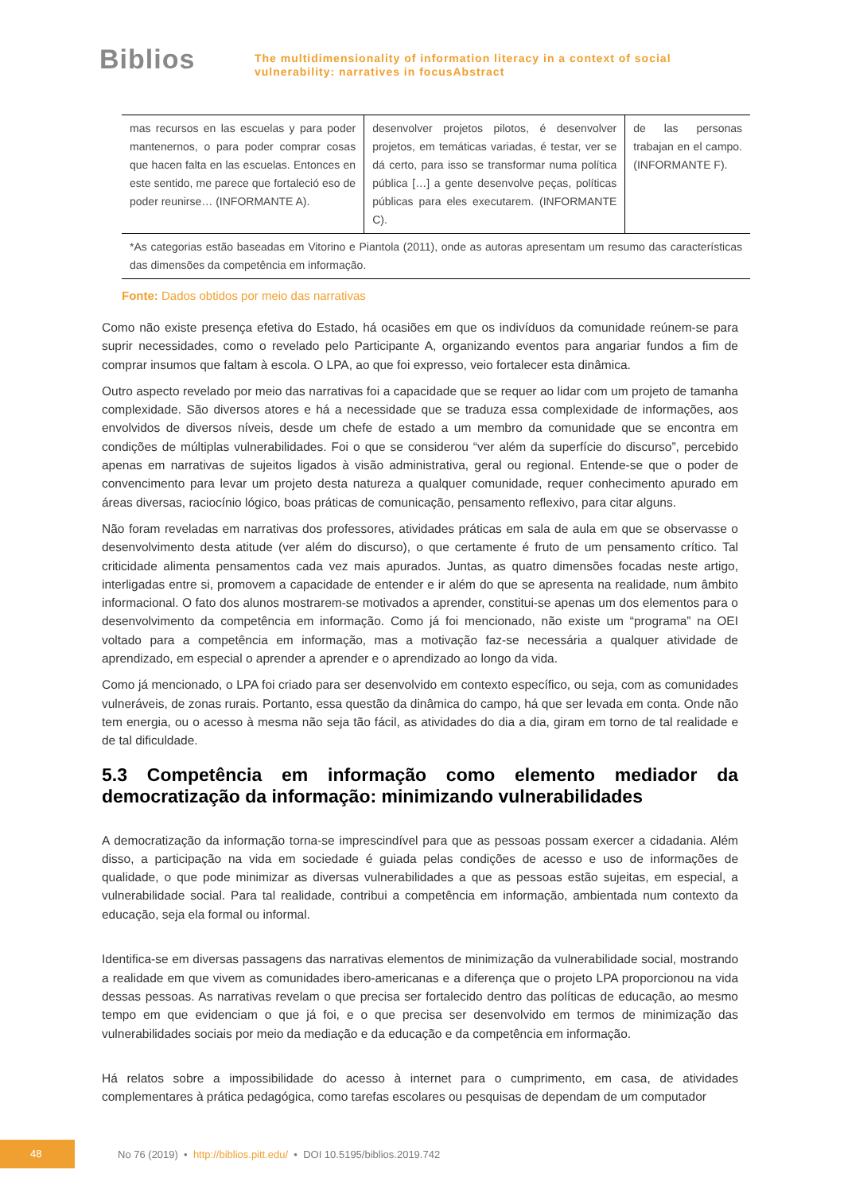Biblios
The multidimensionality of information literacy in a context of social
vulnerability: narratives in focusAbstract
| mas recursos en las escuelas y para poder mantenernos, o para poder comprar cosas que hacen falta en las escuelas. Entonces en este sentido, me parece que fortaleció eso de poder reunirse… (INFORMANTE A). | desenvolver projetos pilotos, é desenvolver projetos, em temáticas variadas, é testar, ver se dá certo, para isso se transformar numa política pública […] a gente desenvolve peças, políticas públicas para eles executarem. (INFORMANTE C). | de las personas trabajan en el campo. (INFORMANTE F). |
| *As categorias estão baseadas em Vitorino e Piantola (2011), onde as autoras apresentam um resumo das características das dimensões da competência em informação. | | |
Fonte: Dados obtidos por meio das narrativas
Como não existe presença efetiva do Estado, há ocasiões em que os indivíduos da comunidade reúnem-se para suprir necessidades, como o revelado pelo Participante A, organizando eventos para angariar fundos a fim de comprar insumos que faltam à escola. O LPA, ao que foi expresso, veio fortalecer esta dinâmica.
Outro aspecto revelado por meio das narrativas foi a capacidade que se requer ao lidar com um projeto de tamanha complexidade. São diversos atores e há a necessidade que se traduza essa complexidade de informações, aos envolvidos de diversos níveis, desde um chefe de estado a um membro da comunidade que se encontra em condições de múltiplas vulnerabilidades. Foi o que se considerou “ver além da superfície do discurso”, percebido apenas em narrativas de sujeitos ligados à visão administrativa, geral ou regional. Entende-se que o poder de convencimento para levar um projeto desta natureza a qualquer comunidade, requer conhecimento apurado em áreas diversas, raciocínio lógico, boas práticas de comunicação, pensamento reflexivo, para citar alguns.
Não foram reveladas em narrativas dos professores, atividades práticas em sala de aula em que se observasse o desenvolvimento desta atitude (ver além do discurso), o que certamente é fruto de um pensamento crítico. Tal criticidade alimenta pensamentos cada vez mais apurados. Juntas, as quatro dimensões focadas neste artigo, interligadas entre si, promovem a capacidade de entender e ir além do que se apresenta na realidade, num âmbito informacional. O fato dos alunos mostrarem-se motivados a aprender, constitui-se apenas um dos elementos para o desenvolvimento da competência em informação. Como já foi mencionado, não existe um “programa” na OEI voltado para a competência em informação, mas a motivação faz-se necessária a qualquer atividade de aprendizado, em especial o aprender a aprender e o aprendizado ao longo da vida.
Como já mencionado, o LPA foi criado para ser desenvolvido em contexto específico, ou seja, com as comunidades vulneráveis, de zonas rurais. Portanto, essa questão da dinâmica do campo, há que ser levada em conta. Onde não tem energia, ou o acesso à mesma não seja tão fácil, as atividades do dia a dia, giram em torno de tal realidade e de tal dificuldade.
5.3 Competência em informação como elemento mediador da democratização da informação: minimizando vulnerabilidades
A democratização da informação torna-se imprescindível para que as pessoas possam exercer a cidadania. Além disso, a participação na vida em sociedade é guiada pelas condições de acesso e uso de informações de qualidade, o que pode minimizar as diversas vulnerabilidades a que as pessoas estão sujeitas, em especial, a vulnerabilidade social. Para tal realidade, contribui a competência em informação, ambientada num contexto da educação, seja ela formal ou informal.
Identifica-se em diversas passagens das narrativas elementos de minimização da vulnerabilidade social, mostrando a realidade em que vivem as comunidades ibero-americanas e a diferença que o projeto LPA proporcionou na vida dessas pessoas. As narrativas revelam o que precisa ser fortalecido dentro das políticas de educação, ao mesmo tempo em que evidenciam o que já foi, e o que precisa ser desenvolvido em termos de minimização das vulnerabilidades sociais por meio da mediação e da educação e da competência em informação.
Há relatos sobre a impossibilidade do acesso à internet para o cumprimento, em casa, de atividades complementares à prática pedagógica, como tarefas escolares ou pesquisas de dependam de um computador
48
No 76 (2019) • http://biblios.pitt.edu/ • DOI 10.5195/biblios.2019.742